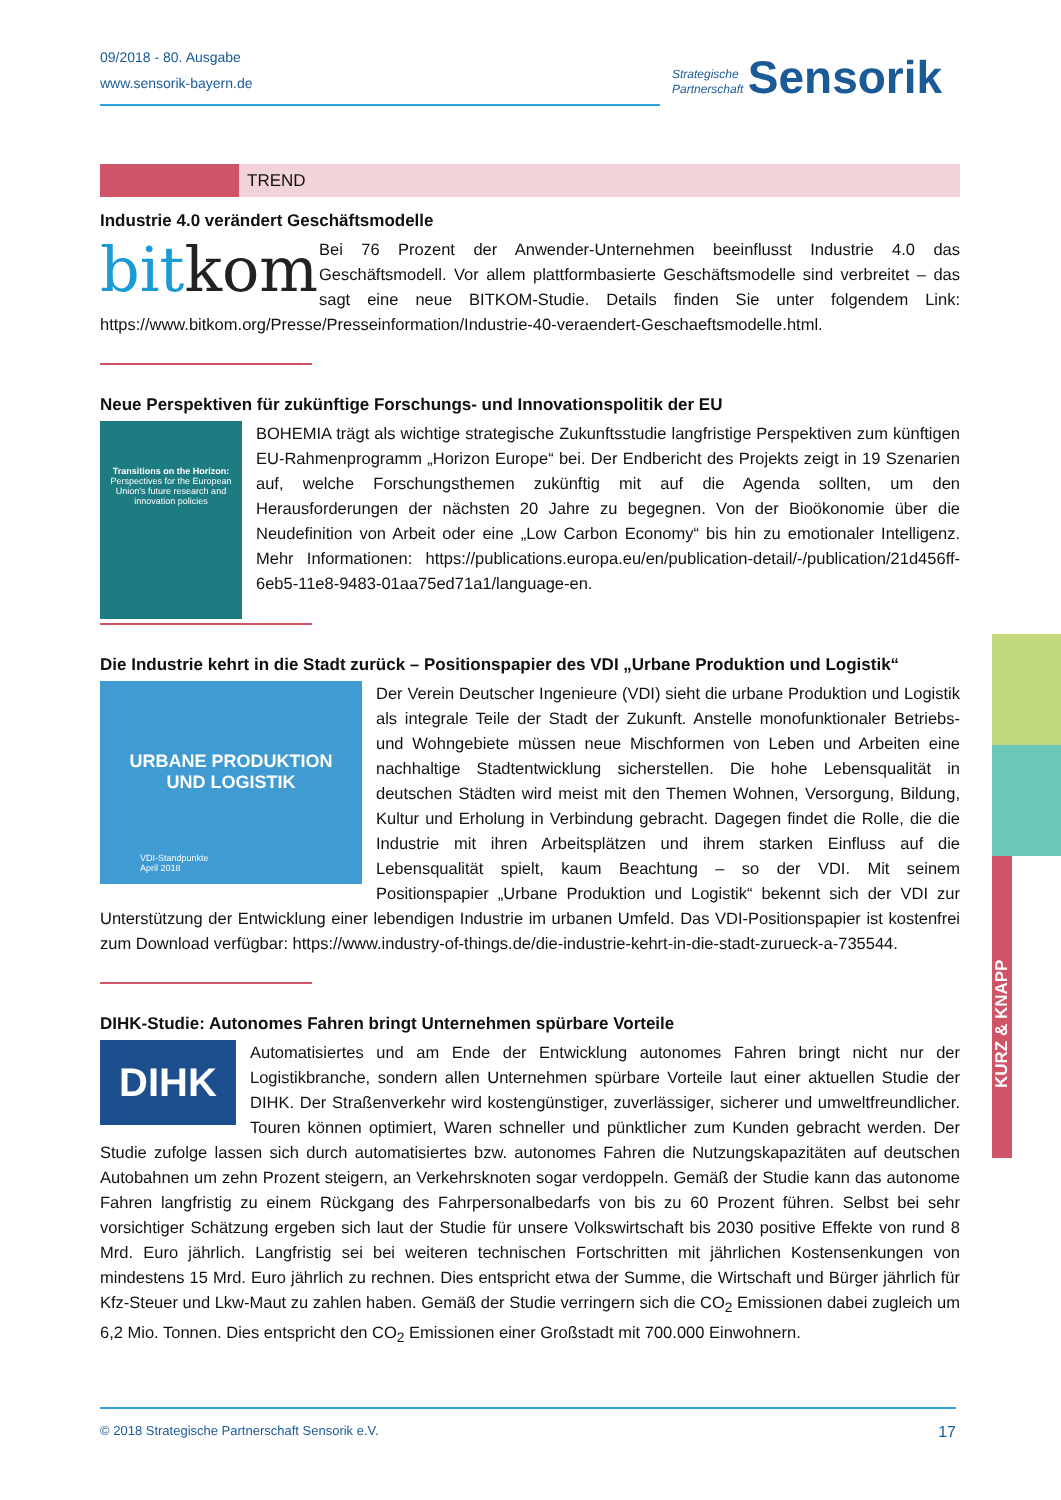09/2018 - 80. Ausgabe
www.sensorik-bayern.de
Strategische
Partnerschaft Sensorik
TREND
Industrie 4.0 verändert Geschäftsmodelle
bitkom
Bei 76 Prozent der Anwender-Unternehmen beeinflusst Industrie 4.0 das Geschäftsmodell. Vor allem plattformbasierte Geschäftsmodelle sind verbreitet – das sagt eine neue BITKOM-Studie. Details finden Sie unter folgendem Link: https://www.bitkom.org/Presse/Presseinformation/Industrie-40-veraendert-Geschaeftsmodelle.html.
Neue Perspektiven für zukünftige Forschungs- und Innovationspolitik der EU
Transitions on the Horizon:
Perspectives for the European Union's future research and innovation policies
BOHEMIA trägt als wichtige strategische Zukunftsstudie langfristige Perspektiven zum künftigen EU-Rahmenprogramm „Horizon Europe“ bei. Der Endbericht des Projekts zeigt in 19 Szenarien auf, welche Forschungsthemen zukünftig mit auf die Agenda sollten, um den Herausforderungen der nächsten 20 Jahre zu begegnen. Von der Bioökonomie über die Neudefinition von Arbeit oder eine „Low Carbon Economy“ bis hin zu emotionaler Intelligenz. Mehr Informationen: https://publications.europa.eu/en/publication-detail/-/publication/21d456ff-6eb5-11e8-9483-01aa75ed71a1/language-en.
Die Industrie kehrt in die Stadt zurück – Positionspapier des VDI „Urbane Produktion und Logistik“
URBANE PRODUKTION
UND LOGISTIK
VDI-Standpunkte
April 2018
Der Verein Deutscher Ingenieure (VDI) sieht die urbane Produktion und Logistik als integrale Teile der Stadt der Zukunft. Anstelle monofunktionaler Betriebs- und Wohngebiete müssen neue Mischformen von Leben und Arbeiten eine nachhaltige Stadtentwicklung sicherstellen. Die hohe Lebensqualität in deutschen Städten wird meist mit den Themen Wohnen, Versorgung, Bildung, Kultur und Erholung in Verbindung gebracht. Dagegen findet die Rolle, die die Industrie mit ihren Arbeitsplätzen und ihrem starken Einfluss auf die Lebensqualität spielt, kaum Beachtung – so der VDI. Mit seinem Positionspapier „Urbane Produktion und Logistik“ bekennt sich der VDI zur Unterstützung der Entwicklung einer lebendigen Industrie im urbanen Umfeld. Das VDI-Positionspapier ist kostenfrei zum Download verfügbar: https://www.industry-of-things.de/die-industrie-kehrt-in-die-stadt-zurueck-a-735544.
DIHK-Studie: Autonomes Fahren bringt Unternehmen spürbare Vorteile
DIHK
Automatisiertes und am Ende der Entwicklung autonomes Fahren bringt nicht nur der Logistikbranche, sondern allen Unternehmen spürbare Vorteile laut einer aktuellen Studie der DIHK. Der Straßenverkehr wird kostengünstiger, zuverlässiger, sicherer und umweltfreundlicher. Touren können optimiert, Waren schneller und pünktlicher zum Kunden gebracht werden. Der Studie zufolge lassen sich durch automatisiertes bzw. autonomes Fahren die Nutzungskapazitäten auf deutschen Autobahnen um zehn Prozent steigern, an Verkehrsknoten sogar verdoppeln. Gemäß der Studie kann das autonome Fahren langfristig zu einem Rückgang des Fahrpersonalbedarfs von bis zu 60 Prozent führen. Selbst bei sehr vorsichtiger Schätzung ergeben sich laut der Studie für unsere Volkswirtschaft bis 2030 positive Effekte von rund 8 Mrd. Euro jährlich. Langfristig sei bei weiteren technischen Fortschritten mit jährlichen Kostensenkungen von mindestens 15 Mrd. Euro jährlich zu rechnen. Dies entspricht etwa der Summe, die Wirtschaft und Bürger jährlich für Kfz-Steuer und Lkw-Maut zu zahlen haben. Gemäß der Studie verringern sich die CO<sub>2</sub> Emissionen dabei zugleich um 6,2 Mio. Tonnen. Dies entspricht den CO<sub>2</sub> Emissionen einer Großstadt mit 700.000 Einwohnern.
KURZ & KNAPP
© 2018 Strategische Partnerschaft Sensorik e.V. 17